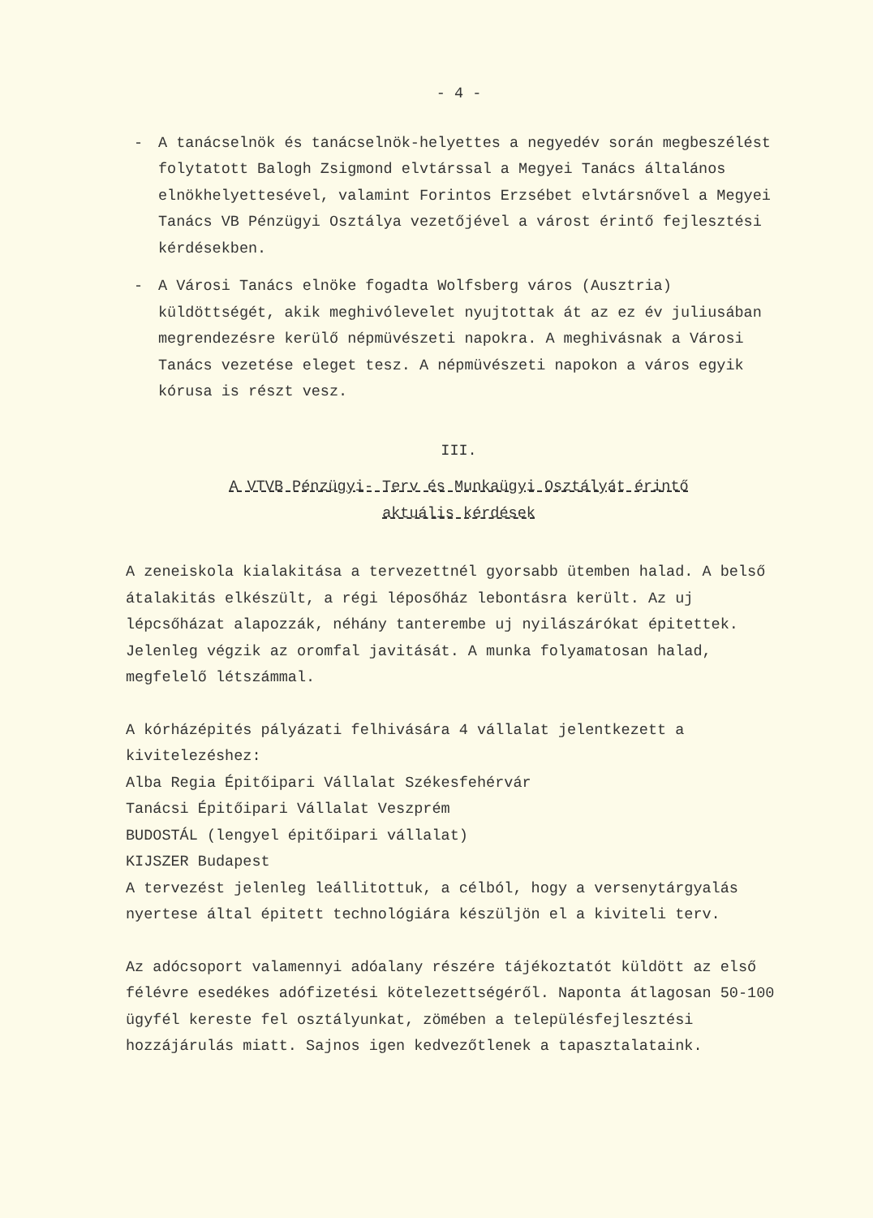- 4 -
- A tanácselnök és tanácselnök-helyettes a negyedév során megbeszélést folytatott Balogh Zsigmond elvtárssal a Megyei Tanács általános elnökhelyettesével, valamint Forintos Erzsébet elvtársnővel a Megyei Tanács VB Pénzügyi Osztálya vezetőjével a várost érintő fejlesztési kérdésekben.
- A Városi Tanács elnöke fogadta Wolfsberg város (Ausztria) küldöttségét, akik meghivólevelet nyujtottak át az ez év juliusában megrendezésre kerülő népmüvészeti napokra. A meghivásnak a Városi Tanács vezetése eleget tesz. A népmüvészeti napokon a város egyik kórusa is részt vesz.
III.
A VTVB Pénzügyi- Terv és Munkaügyi Osztályát érintő
aktuális kérdések
A zeneiskola kialakitása a tervezettnél gyorsabb ütemben halad. A belső átalakitás elkészült, a régi léposőház lebontásra került. Az uj lépcsőházat alapozzák, néhány tanterembe uj nyilászárókat épitettek. Jelenleg végzik az oromfal javitását. A munka folyamatosan halad, megfelelő létszámmal.
A kórházépités pályázati felhivására 4 vállalat jelentkezett a kivitelezéshez:
Alba Regia Épitőipari Vállalat Székesfehérvár
Tanácsi Épitőipari Vállalat Veszprém
BUDOSTÁL (lengyel épitőipari vállalat)
KIJSZER Budapest
A tervezést jelenleg leállitottuk, a célból, hogy a versenytárgyalás nyertese által épitett technológiára készüljön el a kiviteli terv.
Az adócsoport valamennyi adóalany részére tájékoztatót küldött az első félévre esedékes adófizetési kötelezettségéről. Naponta átlagosan 50-100 ügyfél kereste fel osztályunkat, zömében a településfejlesztési hozzájárulás miatt. Sajnos igen kedvezőtlenek a tapasztalataink.